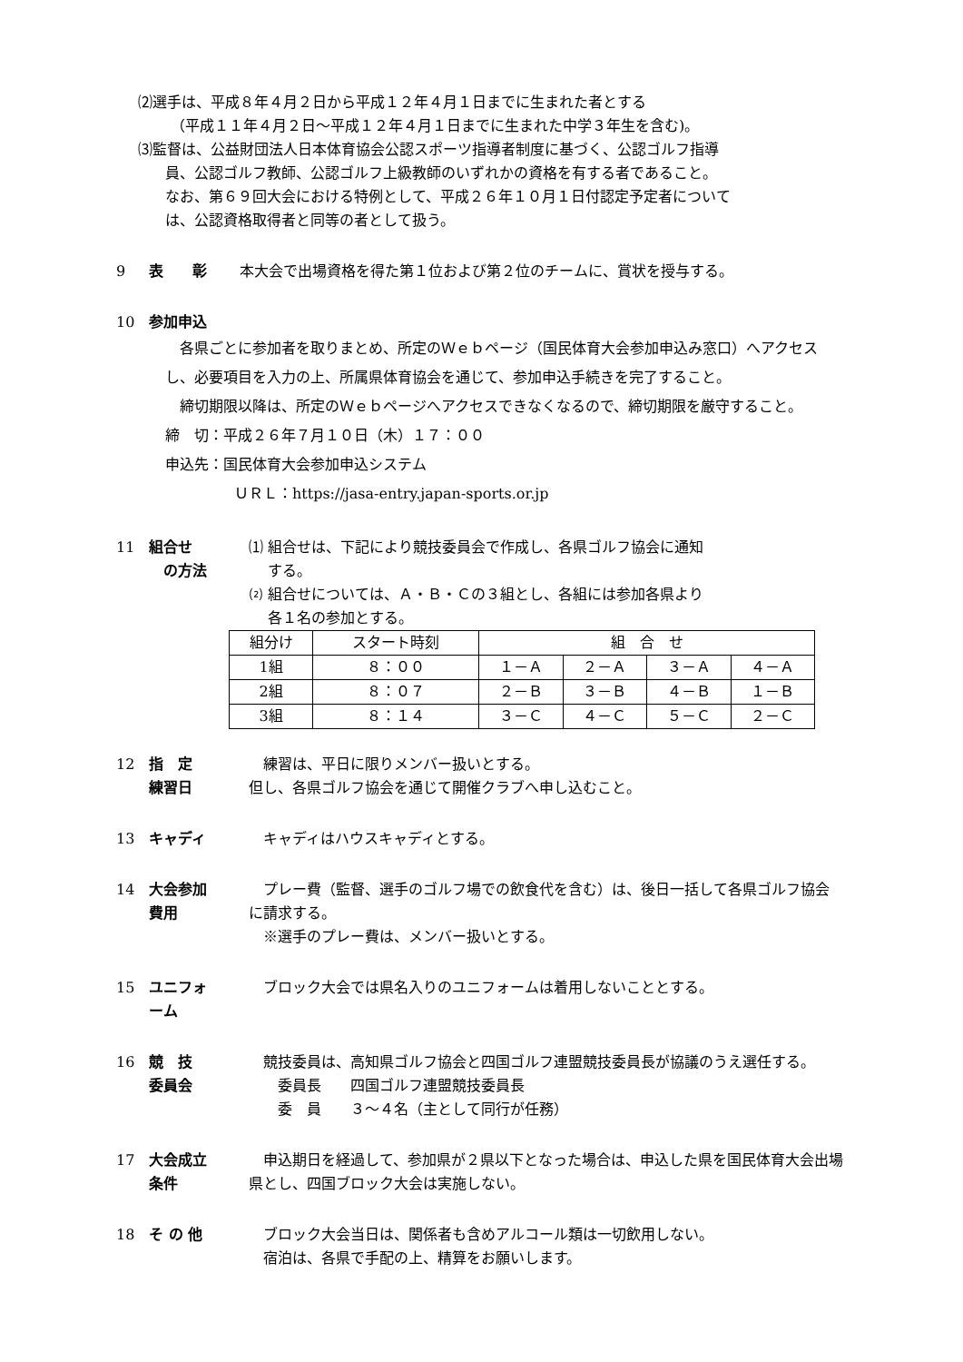⑵選手は、平成８年４月２日から平成１２年４月１日までに生まれた者とする
（平成１１年４月２日～平成１２年４月１日までに生まれた中学３年生を含む)。
⑶監督は、公益財団法人日本体育協会公認スポーツ指導者制度に基づく、公認ゴルフ指導
員、公認ゴルフ教師、公認ゴルフ上級教師のいずれかの資格を有する者であること。
なお、第６９回大会における特例として、平成２６年１０月１日付認定予定者について
は、公認資格取得者と同等の者として扱う。
9 表　　彰 本大会で出場資格を得た第１位および第２位のチームに、賞状を授与する。
10 参加申込
　各県ごとに参加者を取りまとめ、所定のＷｅｂページ（国民体育大会参加申込み窓口）へアクセスし、必要項目を入力の上、所属県体育協会を通じて、参加申込手続きを完了すること。
　締切期限以降は、所定のＷｅｂページへアクセスできなくなるので、締切期限を厳守すること。
締　切：平成２６年７月１０日（木）１７：００
申込先：国民体育大会参加申込システム
ＵＲＬ：https://jasa-entry.japan-sports.or.jp
11 組合せ
　の方法
⑴ 組合せは、下記により競技委員会で作成し、各県ゴルフ協会に通知
　 する。
⑵ 組合せについては、Ａ・Ｂ・Ｃの３組とし、各組には参加各県より
　 各１名の参加とする。
| 組分け | スタート時刻 | 組 合 せ | | | |
| --- | --- | --- | --- | --- | --- |
| 1組 | ８：００ | １－Ａ | ２－Ａ | ３－Ａ | ４－Ａ |
| 2組 | ８：０７ | ２－Ｂ | ３－Ｂ | ４－Ｂ | １－Ｂ |
| 3組 | ８：１４ | ３－Ｃ | ４－Ｃ | ５－Ｃ | ２－Ｃ |
12 指　定
練習日
　練習は、平日に限りメンバー扱いとする。
但し、各県ゴルフ協会を通じて開催クラブへ申し込むこと。
13 キャディ 　キャディはハウスキャディとする。
14 大会参加
費用
　プレー費（監督、選手のゴルフ場での飲食代を含む）は、後日一括して各県ゴルフ協会 に請求する。
　※選手のプレー費は、メンバー扱いとする。
15 ユニフォ
ーム
　ブロック大会では県名入りのユニフォームは着用しないこととする。
16 競　技
委員会
　競技委員は、高知県ゴルフ協会と四国ゴルフ連盟競技委員長が協議のうえ選任する。
　　委員長　　四国ゴルフ連盟競技委員長
　　委　員　　３～４名（主として同行が任務）
17 大会成立
条件
　申込期日を経過して、参加県が２県以下となった場合は、申込した県を国民体育大会出場県とし、四国ブロック大会は実施しない。
18 そ の 他 　ブロック大会当日は、関係者も含めアルコール類は一切飲用しない。
　宿泊は、各県で手配の上、精算をお願いします。